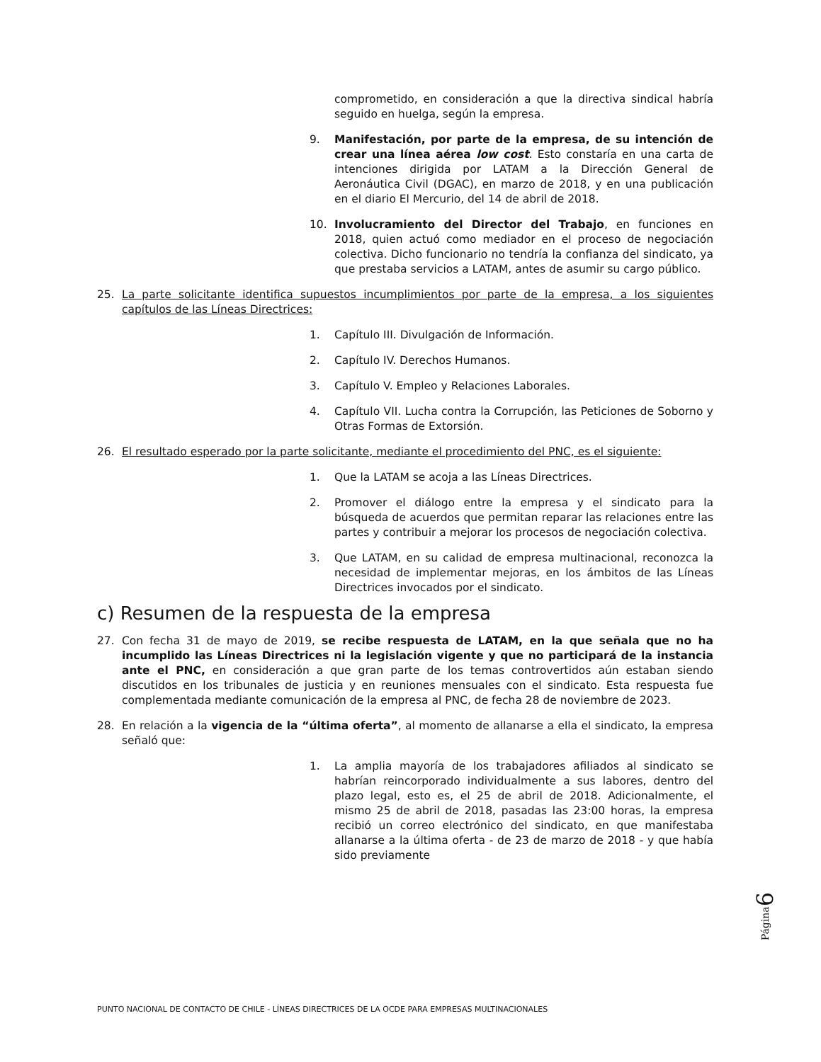comprometido, en consideración a que la directiva sindical habría seguido en huelga, según la empresa.
9. Manifestación, por parte de la empresa, de su intención de crear una línea aérea low cost. Esto constaría en una carta de intenciones dirigida por LATAM a la Dirección General de Aeronáutica Civil (DGAC), en marzo de 2018, y en una publicación en el diario El Mercurio, del 14 de abril de 2018.
10. Involucramiento del Director del Trabajo, en funciones en 2018, quien actuó como mediador en el proceso de negociación colectiva. Dicho funcionario no tendría la confianza del sindicato, ya que prestaba servicios a LATAM, antes de asumir su cargo público.
25. La parte solicitante identifica supuestos incumplimientos por parte de la empresa, a los siguientes capítulos de las Líneas Directrices:
1. Capítulo III. Divulgación de Información.
2. Capítulo IV. Derechos Humanos.
3. Capítulo V. Empleo y Relaciones Laborales.
4. Capítulo VII. Lucha contra la Corrupción, las Peticiones de Soborno y Otras Formas de Extorsión.
26. El resultado esperado por la parte solicitante, mediante el procedimiento del PNC, es el siguiente:
1. Que la LATAM se acoja a las Líneas Directrices.
2. Promover el diálogo entre la empresa y el sindicato para la búsqueda de acuerdos que permitan reparar las relaciones entre las partes y contribuir a mejorar los procesos de negociación colectiva.
3. Que LATAM, en su calidad de empresa multinacional, reconozca la necesidad de implementar mejoras, en los ámbitos de las Líneas Directrices invocados por el sindicato.
c) Resumen de la respuesta de la empresa
27. Con fecha 31 de mayo de 2019, se recibe respuesta de LATAM, en la que señala que no ha incumplido las Líneas Directrices ni la legislación vigente y que no participará de la instancia ante el PNC, en consideración a que gran parte de los temas controvertidos aún estaban siendo discutidos en los tribunales de justicia y en reuniones mensuales con el sindicato. Esta respuesta fue complementada mediante comunicación de la empresa al PNC, de fecha 28 de noviembre de 2023.
28. En relación a la vigencia de la “última oferta”, al momento de allanarse a ella el sindicato, la empresa señaló que:
1. La amplia mayoría de los trabajadores afiliados al sindicato se habrían reincorporado individualmente a sus labores, dentro del plazo legal, esto es, el 25 de abril de 2018. Adicionalmente, el mismo 25 de abril de 2018, pasadas las 23:00 horas, la empresa recibió un correo electrónico del sindicato, en que manifestaba allanarse a la última oferta - de 23 de marzo de 2018 - y que había sido previamente
Página6
PUNTO NACIONAL DE CONTACTO DE CHILE - LÍNEAS DIRECTRICES DE LA OCDE PARA EMPRESAS MULTINACIONALES